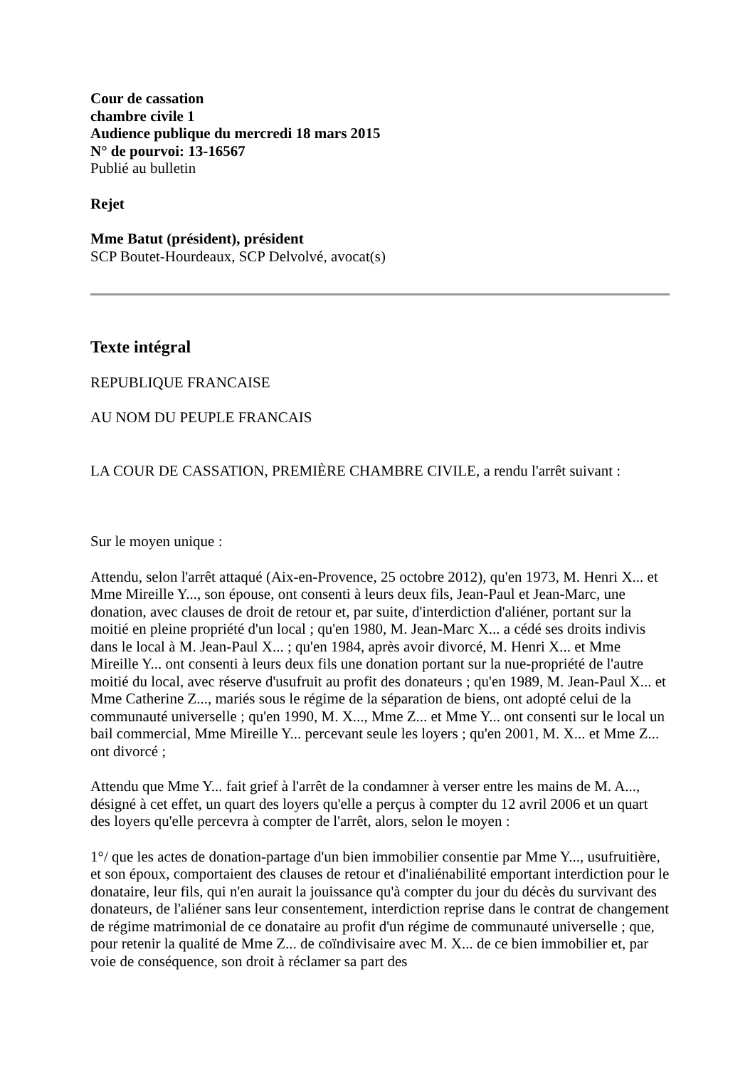Cour de cassation
chambre civile 1
Audience publique du mercredi 18 mars 2015
N° de pourvoi: 13-16567
Publié au bulletin
Rejet
Mme Batut (président), président
SCP Boutet-Hourdeaux, SCP Delvolvé, avocat(s)
Texte intégral
REPUBLIQUE FRANCAISE
AU NOM DU PEUPLE FRANCAIS
LA COUR DE CASSATION, PREMIÈRE CHAMBRE CIVILE, a rendu l'arrêt suivant :
Sur le moyen unique :
Attendu, selon l'arrêt attaqué (Aix-en-Provence, 25 octobre 2012), qu'en 1973, M. Henri X... et Mme Mireille Y..., son épouse, ont consenti à leurs deux fils, Jean-Paul et Jean-Marc, une donation, avec clauses de droit de retour et, par suite, d'interdiction d'aliéner, portant sur la moitié en pleine propriété d'un local ; qu'en 1980, M. Jean-Marc X... a cédé ses droits indivis dans le local à M. Jean-Paul X... ; qu'en 1984, après avoir divorcé, M. Henri X... et Mme Mireille Y... ont consenti à leurs deux fils une donation portant sur la nue-propriété de l'autre moitié du local, avec réserve d'usufruit au profit des donateurs ; qu'en 1989, M. Jean-Paul X... et Mme Catherine Z..., mariés sous le régime de la séparation de biens, ont adopté celui de la communauté universelle ; qu'en 1990, M. X..., Mme Z... et Mme Y... ont consenti sur le local un bail commercial, Mme Mireille Y... percevant seule les loyers ; qu'en 2001, M. X... et Mme Z... ont divorcé ;
Attendu que Mme Y... fait grief à l'arrêt de la condamner à verser entre les mains de M. A..., désigné à cet effet, un quart des loyers qu'elle a perçus à compter du 12 avril 2006 et un quart des loyers qu'elle percevra à compter de l'arrêt, alors, selon le moyen :
1°/ que les actes de donation-partage d'un bien immobilier consentie par Mme Y..., usufruitière, et son époux, comportaient des clauses de retour et d'inaliénabilité emportant interdiction pour le donataire, leur fils, qui n'en aurait la jouissance qu'à compter du jour du décès du survivant des donateurs, de l'aliéner sans leur consentement, interdiction reprise dans le contrat de changement de régime matrimonial de ce donataire au profit d'un régime de communauté universelle ; que, pour retenir la qualité de Mme Z... de coïndivisaire avec M. X... de ce bien immobilier et, par voie de conséquence, son droit à réclamer sa part des